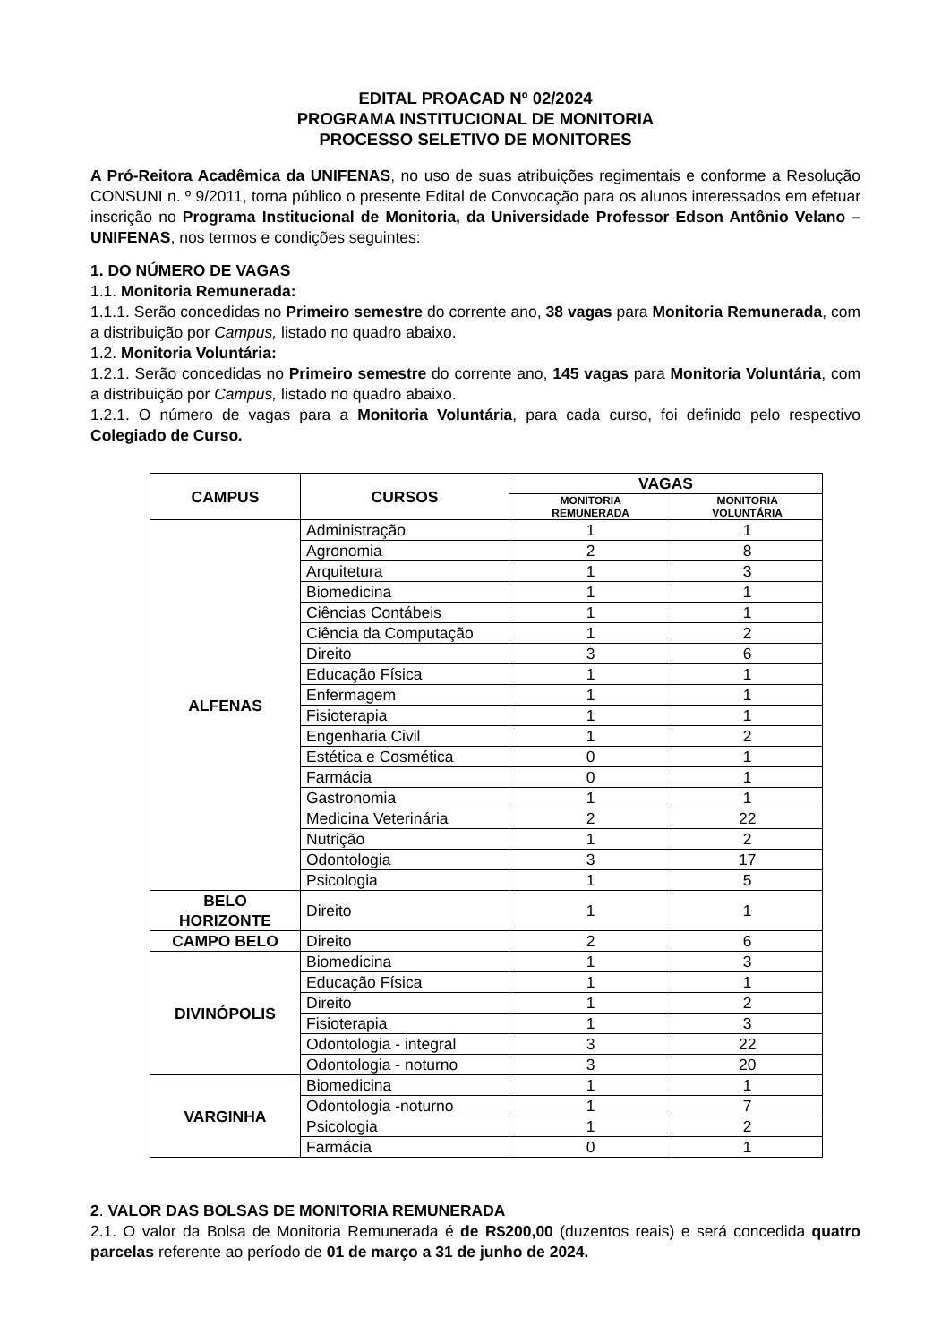EDITAL PROACAD Nº 02/2024
PROGRAMA INSTITUCIONAL DE MONITORIA
PROCESSO SELETIVO DE MONITORES
A Pró-Reitora Acadêmica da UNIFENAS, no uso de suas atribuições regimentais e conforme a Resolução CONSUNI n. º 9/2011, torna público o presente Edital de Convocação para os alunos interessados em efetuar inscrição no Programa Institucional de Monitoria, da Universidade Professor Edson Antônio Velano – UNIFENAS, nos termos e condições seguintes:
1. DO NÚMERO DE VAGAS
1.1. Monitoria Remunerada:
1.1.1. Serão concedidas no Primeiro semestre do corrente ano, 38 vagas para Monitoria Remunerada, com a distribuição por Campus, listado no quadro abaixo.
1.2. Monitoria Voluntária:
1.2.1. Serão concedidas no Primeiro semestre do corrente ano, 145 vagas para Monitoria Voluntária, com a distribuição por Campus, listado no quadro abaixo.
1.2.1. O número de vagas para a Monitoria Voluntária, para cada curso, foi definido pelo respectivo Colegiado de Curso.
| CAMPUS | CURSOS | VAGAS | |
| --- | --- | --- | --- |
| | | MONITORIA REMUNERADA | MONITORIA VOLUNTÁRIA |
| ALFENAS | Administração | 1 | 1 |
| | Agronomia | 2 | 8 |
| | Arquitetura | 1 | 3 |
| | Biomedicina | 1 | 1 |
| | Ciências Contábeis | 1 | 1 |
| | Ciência da Computação | 1 | 2 |
| | Direito | 3 | 6 |
| | Educação Física | 1 | 1 |
| | Enfermagem | 1 | 1 |
| | Fisioterapia | 1 | 1 |
| | Engenharia Civil | 1 | 2 |
| | Estética e Cosmética | 0 | 1 |
| | Farmácia | 0 | 1 |
| | Gastronomia | 1 | 1 |
| | Medicina Veterinária | 2 | 22 |
| | Nutrição | 1 | 2 |
| | Odontologia | 3 | 17 |
| | Psicologia | 1 | 5 |
| BELO HORIZONTE | Direito | 1 | 1 |
| CAMPO BELO | Direito | 2 | 6 |
| DIVINÓPOLIS | Biomedicina | 1 | 3 |
| | Educação Física | 1 | 1 |
| | Direito | 1 | 2 |
| | Fisioterapia | 1 | 3 |
| | Odontologia - integral | 3 | 22 |
| | Odontologia - noturno | 3 | 20 |
| VARGINHA | Biomedicina | 1 | 1 |
| | Odontologia -noturno | 1 | 7 |
| | Psicologia | 1 | 2 |
| | Farmácia | 0 | 1 |
2. VALOR DAS BOLSAS DE MONITORIA REMUNERADA
2.1. O valor da Bolsa de Monitoria Remunerada é de R$200,00 (duzentos reais) e será concedida quatro parcelas referente ao período de 01 de março a 31 de junho de 2024.